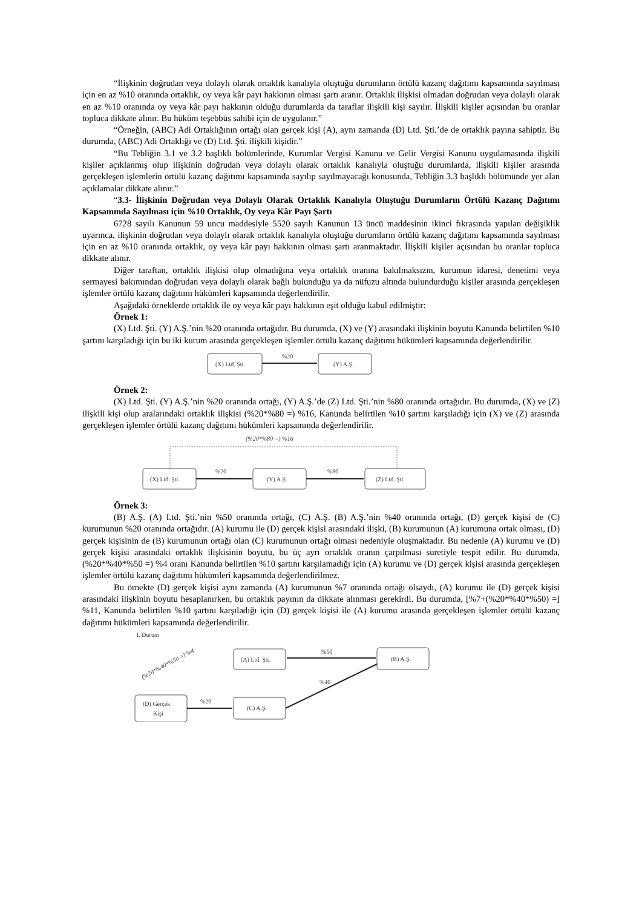“İlişkinin doğrudan veya dolaylı olarak ortaklık kanalıyla oluştuğu durumların örtülü kazanç dağıtımı kapsamında sayılması için en az %10 oranında ortaklık, oy veya kâr payı hakkının olması şartı aranır. Ortaklık ilişkisi olmadan doğrudan veya dolaylı olarak en az %10 oranında oy veya kâr payı hakkının olduğu durumlarda da taraflar ilişkili kişi sayılır. İlişkili kişiler açısından bu oranlar topluca dikkate alınır. Bu hüküm teşebbüs sahibi için de uygulanır.”
“Örneğin, (ABC) Adi Ortaklığının ortağı olan gerçek kişi (A), aynı zamanda (D) Ltd. Şti.’de de ortaklık payına sahiptir. Bu durumda, (ABC) Adi Ortaklığı ve (D) Ltd. Şti. ilişkili kişidir.”
“Bu Tebliğin 3.1 ve 3.2 başlıklı bölümlerinde, Kurumlar Vergisi Kanunu ve Gelir Vergisi Kanunu uygulamasında ilişkili kişiler açıklanmış olup ilişkinin doğrudan veya dolaylı olarak ortaklık kanalıyla oluştuğu durumlarda, ilişkili kişiler arasında gerçekleşen işlemlerin örtülü kazanç dağıtımı kapsamında sayılıp sayılmayacağı konusunda, Tebliğin 3.3 başlıklı bölümünde yer alan açıklamalar dikkate alınır.”
“3.3- İlişkinin Doğrudan veya Dolaylı Olarak Ortaklık Kanalıyla Oluştuğu Durumların Örtülü Kazanç Dağıtımı Kapsamında Sayılması için %10 Ortaklık, Oy veya Kâr Payı Şartı
6728 sayılı Kanunun 59 uncu maddesiyle 5520 sayılı Kanunun 13 üncü maddesinin ikinci fıkrasında yapılan değişiklik uyarınca, ilişkinin doğrudan veya dolaylı olarak ortaklık kanalıyla oluştuğu durumların örtülü kazanç dağıtımı kapsamında sayılması için en az %10 oranında ortaklık, oy veya kâr payı hakkının olması şartı aranmaktadır. İlişkili kişiler açısından bu oranlar topluca dikkate alınır.
Diğer taraftan, ortaklık ilişkisi olup olmadığına veya ortaklık oranına bakılmaksızın, kurumun idaresi, denetimi veya sermayesi bakımından doğrudan veya dolaylı olarak bağlı bulunduğu ya da nüfuzu altında bulundurduğu kişiler arasında gerçekleşen işlemler örtülü kazanç dağıtımı hükümleri kapsamında değerlendirilir.
Aşağıdaki örneklerde ortaklık ile oy veya kâr payı hakkının eşit olduğu kabul edilmiştir:
Örnek 1:
(X) Ltd. Şti. (Y) A.Ş.’nin %20 oranında ortağıdır. Bu durumda, (X) ve (Y) arasındaki ilişkinin boyutu Kanunda belirtilen %10 şartını karşıladığı için bu iki kurum arasında gerçekleşen işlemler örtülü kazanç dağıtımı hükümleri kapsamında değerlendirilir.
(X) Ltd. Şti.
%20
(Y) A.Ş.
Örnek 2:
(X) Ltd. Şti. (Y) A.Ş.’nin %20 oranında ortağı, (Y) A.Ş.’de (Z) Ltd. Şti.’nin %80 oranında ortağıdır. Bu durumda, (X) ve (Z) ilişkili kişi olup aralarındaki ortaklık ilişkisi (%20*%80 =) %16, Kanunda belirtilen %10 şartını karşıladığı için (X) ve (Z) arasında gerçekleşen işlemler örtülü kazanç dağıtımı hükümleri kapsamında değerlendirilir.
(%20*%80 =) %16
(X) Ltd. Şti.
%20
(Y) A.Ş.
%80
(Z) Ltd. Şti.
Örnek 3:
(B) A.Ş. (A) Ltd. Şti.’nin %50 oranında ortağı, (C) A.Ş. (B) A.Ş.’nin %40 oranında ortağı, (D) gerçek kişisi de (C) kurumunun %20 oranında ortağıdır. (A) kurumu ile (D) gerçek kişisi arasındaki ilişki, (B) kurumunun (A) kurumuna ortak olması, (D) gerçek kişisinin de (B) kurumunun ortağı olan (C) kurumunun ortağı olması nedeniyle oluşmaktadır. Bu nedenle (A) kurumu ve (D) gerçek kişisi arasındaki ortaklık ilişkisinin boyutu, bu üç ayrı ortaklık oranın çarpılması suretiyle tespit edilir. Bu durumda, (%20*%40*%50 =) %4 oranı Kanunda belirtilen %10 şartını karşılamadığı için (A) kurumu ve (D) gerçek kişisi arasında gerçekleşen işlemler örtülü kazanç dağıtımı hükümleri kapsamında değerlendirilmez.
Bu örnekte (D) gerçek kişisi aynı zamanda (A) kurumunun %7 oranında ortağı olsaydı, (A) kurumu ile (D) gerçek kişisi arasındaki ilişkinin boyutu hesaplanırken, bu ortaklık payının da dikkate alınması gerekirdi. Bu durumda, [%7+(%20*%40*%50) =] %11, Kanunda belirtilen %10 şartını karşıladığı için (D) gerçek kişisi ile (A) kurumu arasında gerçekleşen işlemler örtülü kazanç dağıtımı hükümleri kapsamında değerlendirilir.
I. Durum
(%20*%40*%50 =) %4
(A) Ltd. Şti.
%50
(B) A.Ş.
(D) Gerçek
Kişi
%20
(C) A.Ş.
%40